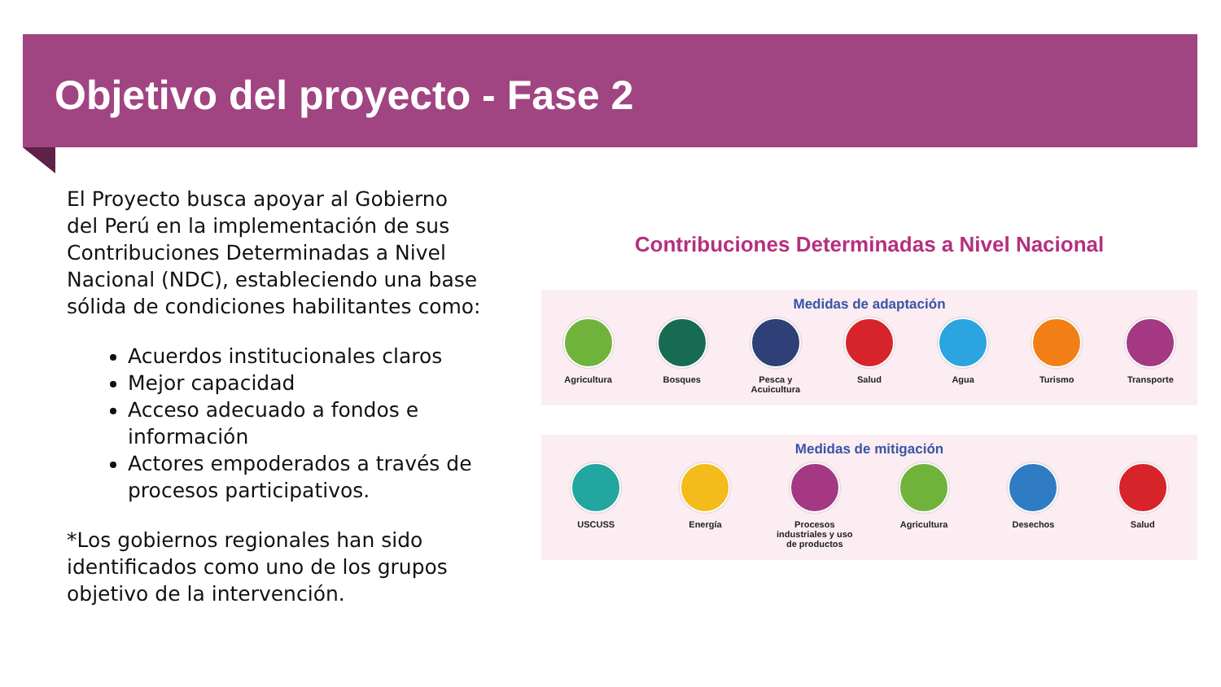Objetivo del proyecto - Fase 2
El Proyecto busca apoyar al Gobierno del Perú en la implementación de sus Contribuciones Determinadas a Nivel Nacional (NDC), estableciendo una base sólida de condiciones habilitantes como:
Acuerdos institucionales claros
Mejor capacidad
Acceso adecuado a fondos e información
Actores empoderados a través de procesos participativos.
*Los gobiernos regionales han sido identificados como uno de los grupos objetivo de la intervención.
Contribuciones Determinadas a Nivel Nacional
Medidas de adaptación
Agricultura Bosques Pesca y Acuicultura
Salud Agua Turismo Transporte
Medidas de mitigación
USCUSS Energía Procesos industriales y uso de productos
Agricultura Desechos Salud